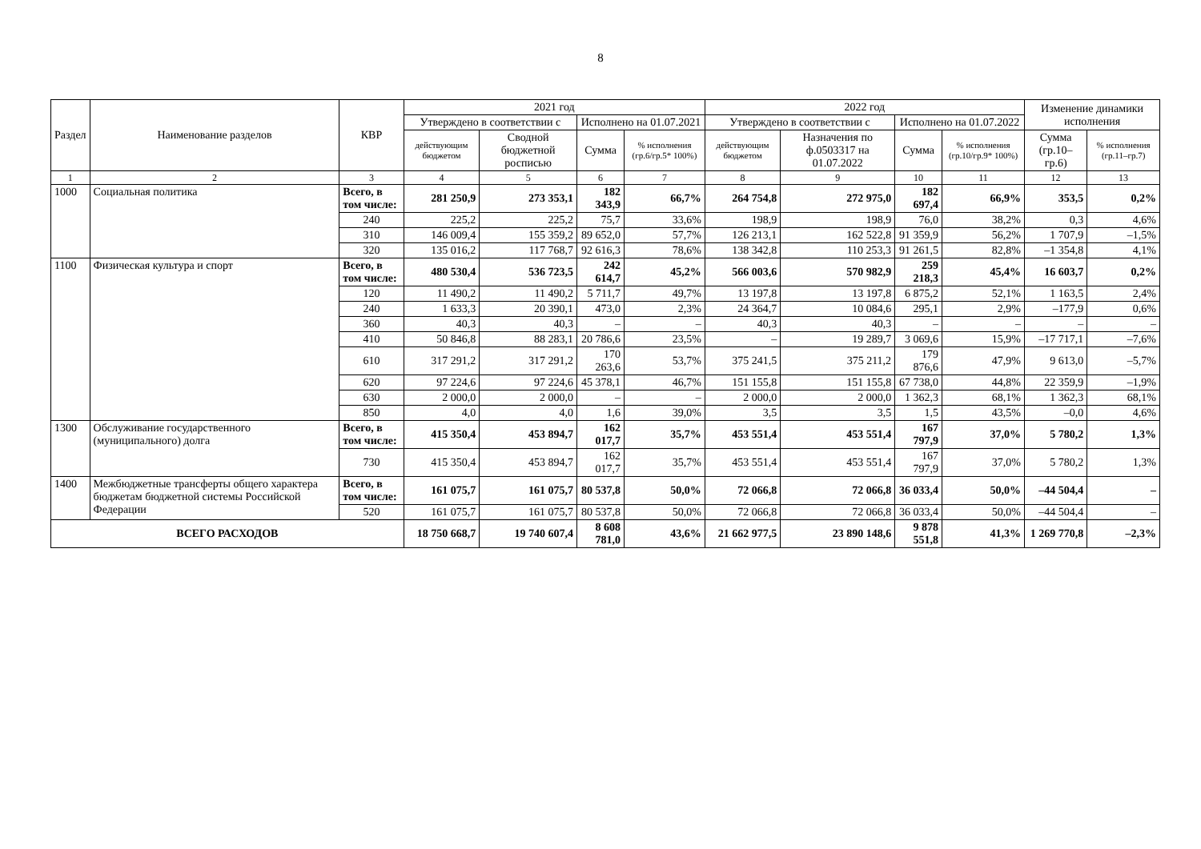8
| Раздел | Наименование разделов | КВР | 2021 год | | | | 2022 год | | | | Изменение динамики исполнения | |
| --- | --- | --- | --- | --- | --- | --- | --- | --- | --- | --- | --- | --- |
| | | | Утверждено в соответствии с | | Исполнено на 01.07.2021 | | Утверждено в соответствии с | | Исполнено на 01.07.2022 | | | |
| | | | действующим бюджетом | Сводной бюджетной росписью | Сумма | % исполнения (гр.6/гр.5* 100%) | действующим бюджетом | Назначения по ф.0503317 на 01.07.2022 | Сумма | % исполнения (гр.10/гр.9* 100%) | Сумма (гр.10–гр.6) | % исполнения (гр.11–гр.7) |
| 1 | 2 | 3 | 4 | 5 | 6 | 7 | 8 | 9 | 10 | 11 | 12 | 13 |
| 1000 | Социальная политика | Всего, в том числе: | 281 250,9 | 273 353,1 | 182 343,9 | 66,7% | 264 754,8 | 272 975,0 | 182 697,4 | 66,9% | 353,5 | 0,2% |
| | | 240 | 225,2 | 225,2 | 75,7 | 33,6% | 198,9 | 198,9 | 76,0 | 38,2% | 0,3 | 4,6% |
| | | 310 | 146 009,4 | 155 359,2 | 89 652,0 | 57,7% | 126 213,1 | 162 522,8 | 91 359,9 | 56,2% | 1 707,9 | –1,5% |
| | | 320 | 135 016,2 | 117 768,7 | 92 616,3 | 78,6% | 138 342,8 | 110 253,3 | 91 261,5 | 82,8% | –1 354,8 | 4,1% |
| 1100 | Физическая культура и спорт | Всего, в том числе: | 480 530,4 | 536 723,5 | 242 614,7 | 45,2% | 566 003,6 | 570 982,9 | 259 218,3 | 45,4% | 16 603,7 | 0,2% |
| | | 120 | 11 490,2 | 11 490,2 | 5 711,7 | 49,7% | 13 197,8 | 13 197,8 | 6 875,2 | 52,1% | 1 163,5 | 2,4% |
| | | 240 | 1 633,3 | 20 390,1 | 473,0 | 2,3% | 24 364,7 | 10 084,6 | 295,1 | 2,9% | –177,9 | 0,6% |
| | | 360 | 40,3 | 40,3 | – | – | 40,3 | 40,3 | – | – | – | – |
| | | 410 | 50 846,8 | 88 283,1 | 20 786,6 | 23,5% | – | 19 289,7 | 3 069,6 | 15,9% | –17 717,1 | –7,6% |
| | | 610 | 317 291,2 | 317 291,2 | 170 263,6 | 53,7% | 375 241,5 | 375 211,2 | 179 876,6 | 47,9% | 9 613,0 | –5,7% |
| | | 620 | 97 224,6 | 97 224,6 | 45 378,1 | 46,7% | 151 155,8 | 151 155,8 | 67 738,0 | 44,8% | 22 359,9 | –1,9% |
| | | 630 | 2 000,0 | 2 000,0 | – | – | 2 000,0 | 2 000,0 | 1 362,3 | 68,1% | 1 362,3 | 68,1% |
| | | 850 | 4,0 | 4,0 | 1,6 | 39,0% | 3,5 | 3,5 | 1,5 | 43,5% | –0,0 | 4,6% |
| 1300 | Обслуживание государственного (муниципального) долга | Всего, в том числе: | 415 350,4 | 453 894,7 | 162 017,7 | 35,7% | 453 551,4 | 453 551,4 | 167 797,9 | 37,0% | 5 780,2 | 1,3% |
| | | 730 | 415 350,4 | 453 894,7 | 162 017,7 | 35,7% | 453 551,4 | 453 551,4 | 167 797,9 | 37,0% | 5 780,2 | 1,3% |
| 1400 | Межбюджетные трансферты общего характера бюджетам бюджетной системы Российской Федерации | Всего, в том числе: | 161 075,7 | 161 075,7 | 80 537,8 | 50,0% | 72 066,8 | 72 066,8 | 36 033,4 | 50,0% | –44 504,4 | – |
| | | 520 | 161 075,7 | 161 075,7 | 80 537,8 | 50,0% | 72 066,8 | 72 066,8 | 36 033,4 | 50,0% | –44 504,4 | – |
| ВСЕГО РАСХОДОВ | | | 18 750 668,7 | 19 740 607,4 | 8 608 781,0 | 43,6% | 21 662 977,5 | 23 890 148,6 | 9 878 551,8 | 41,3% | 1 269 770,8 | –2,3% |